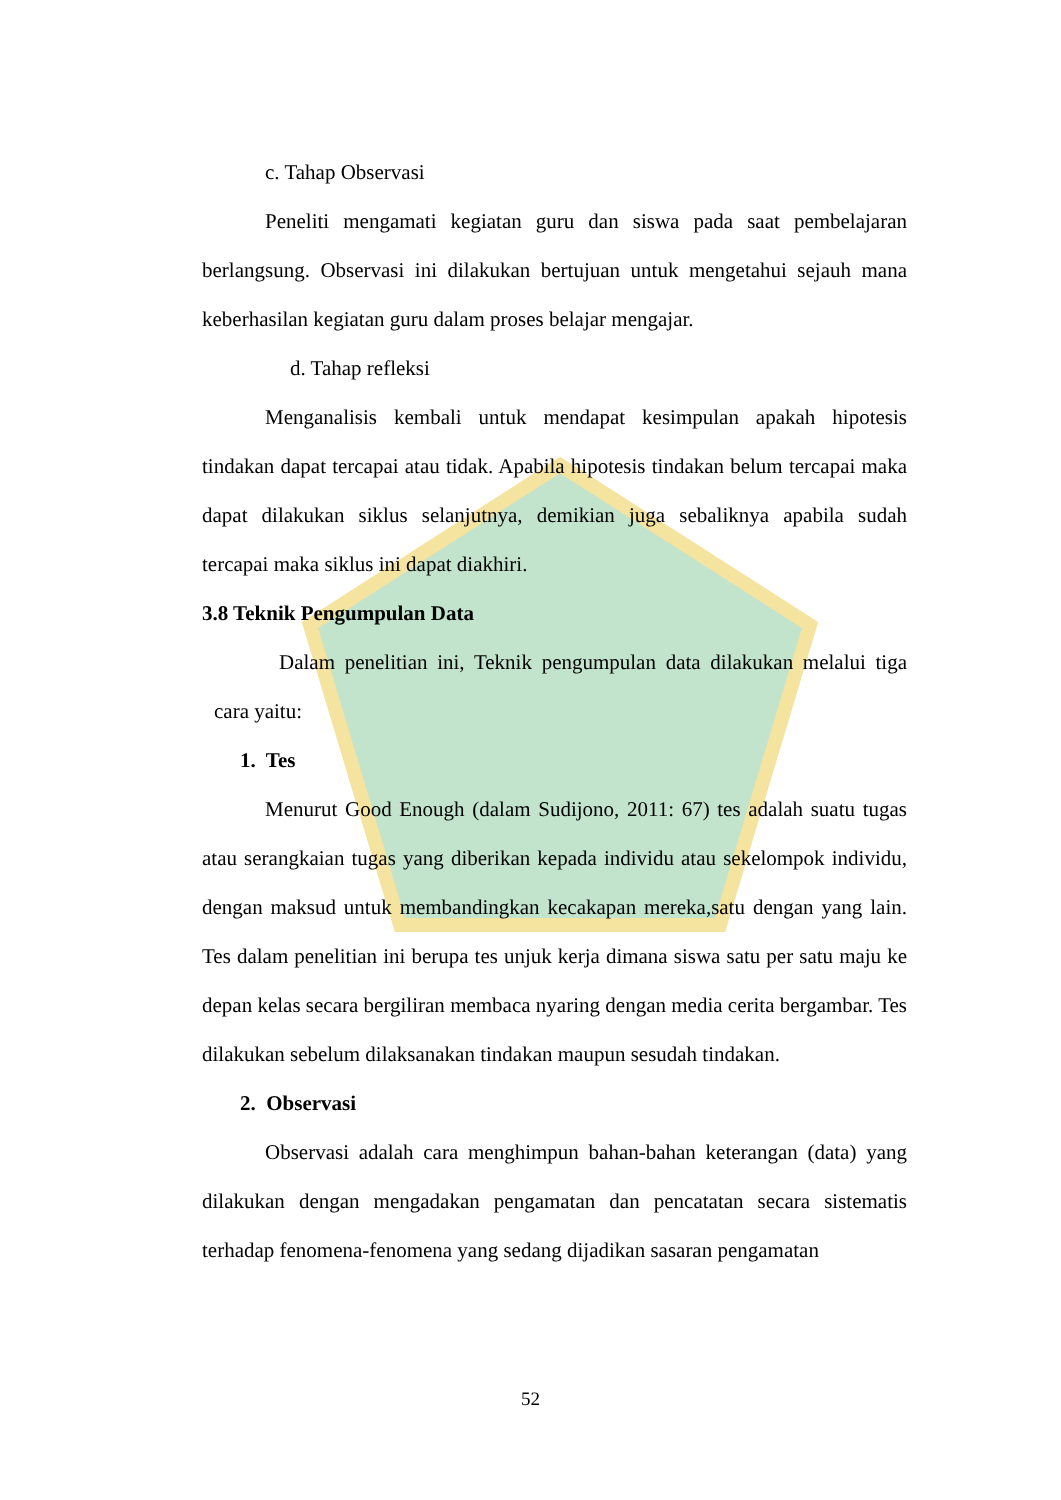c. Tahap Observasi
Peneliti mengamati kegiatan guru dan siswa pada saat pembelajaran berlangsung. Observasi ini dilakukan bertujuan untuk mengetahui sejauh mana keberhasilan kegiatan guru dalam proses belajar mengajar.
d. Tahap refleksi
Menganalisis kembali untuk mendapat kesimpulan apakah hipotesis tindakan dapat tercapai atau tidak. Apabila hipotesis tindakan belum tercapai maka dapat dilakukan siklus selanjutnya, demikian juga sebaliknya apabila sudah tercapai maka siklus ini dapat diakhiri.
3.8 Teknik Pengumpulan Data
Dalam penelitian ini, Teknik pengumpulan data dilakukan melalui tiga cara yaitu:
1. Tes
Menurut Good Enough (dalam Sudijono, 2011: 67) tes adalah suatu tugas atau serangkaian tugas yang diberikan kepada individu atau sekelompok individu, dengan maksud untuk membandingkan kecakapan mereka,satu dengan yang lain. Tes dalam penelitian ini berupa tes unjuk kerja dimana siswa satu per satu maju ke depan kelas secara bergiliran membaca nyaring dengan media cerita bergambar. Tes dilakukan sebelum dilaksanakan tindakan maupun sesudah tindakan.
2. Observasi
Observasi adalah cara menghimpun bahan-bahan keterangan (data) yang dilakukan dengan mengadakan pengamatan dan pencatatan secara sistematis terhadap fenomena-fenomena yang sedang dijadikan sasaran pengamatan
52